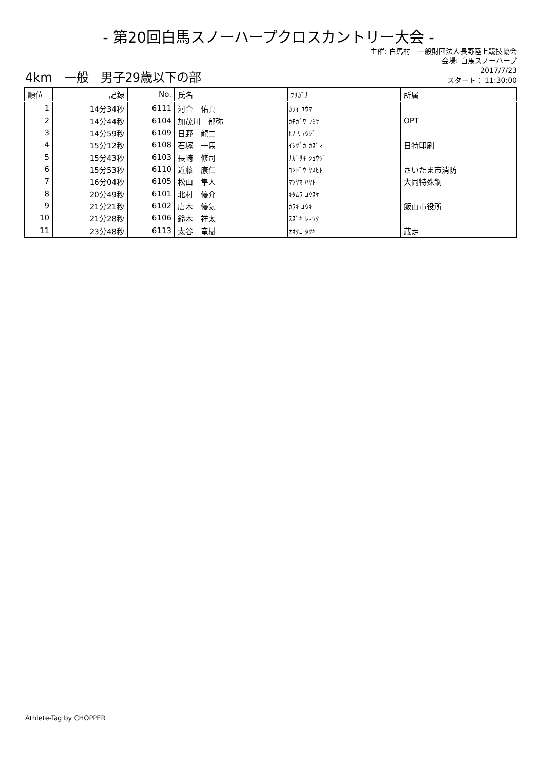- 第20回白馬スノーハープクロスカントリー大会 -
主催: 白馬村　一般財団法人長野陸上競技協会
会場: 白馬スノーハープ
4km　一般　男子29歳以下の部
2017/7/23
スタート： 11:30:00
| 順位 | 記録 | No. | 氏名 | ﾌﾘｶﾞﾅ | 所属 |
| --- | --- | --- | --- | --- | --- |
| 1 | 14分34秒 | 6111 | 河合 佑真 | ｶﾜｲ ﾕｳﾏ | |
| 2 | 14分44秒 | 6104 | 加茂川 郁弥 | ｶﾓｶﾞﾜ ﾌﾐﾔ | OPT |
| 3 | 14分59秒 | 6109 | 日野 龍二 | ﾋﾉ ﾘｭｳｼﾞ | |
| 4 | 15分12秒 | 6108 | 石塚 一馬 | ｲｼﾂﾞｶ ｶｽﾞﾏ | 日特印刷 |
| 5 | 15分43秒 | 6103 | 長崎 修司 | ﾅｶﾞｻｷ ｼｭｳｼﾞ | |
| 6 | 15分53秒 | 6110 | 近藤 康仁 | ｺﾝﾄﾞｳ ﾔｽﾋﾄ | さいたま市消防 |
| 7 | 16分04秒 | 6105 | 松山 隼人 | ﾏﾂﾔﾏ ﾊﾔﾄ | 大同特殊鋼 |
| 8 | 20分49秒 | 6101 | 北村 優介 | ｷﾀﾑﾗ ﾕｳｽｹ | |
| 9 | 21分21秒 | 6102 | 唐木 優気 | ｶﾗｷ ﾕｳｷ | 飯山市役所 |
| 10 | 21分28秒 | 6106 | 鈴木 祥太 | ｽｽﾞｷ ｼｮｳﾀ | |
| 11 | 23分48秒 | 6113 | 太谷 竜樹 | ｵｵﾀﾆ ﾀﾂｷ | 蔵走 |
Athlete-Tag by CHOPPER